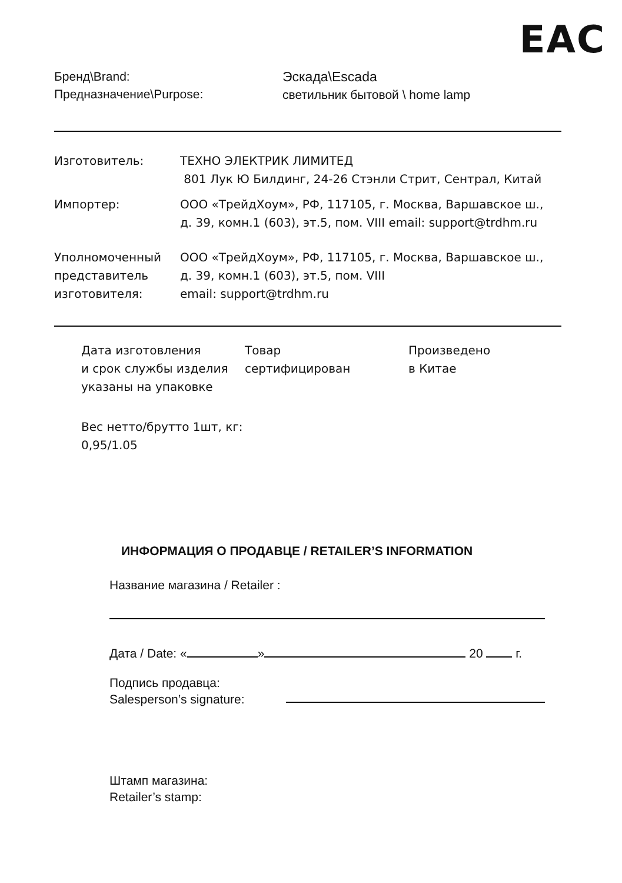EAC
Бренд\Brand:
Предназначение\Purpose:
Эскада\Escada
светильник бытовой \ home lamp
Изготовитель: ТЕХНО ЭЛЕКТРИК ЛИМИТЕД
801 Лук Ю Билдинг, 24-26 Стэнли Стрит, Сентрал, Китай
Импортер: ООО «ТрейдХоум», РФ, 117105, г. Москва, Варшавское ш.,
д. 39, комн.1 (603), эт.5, пом. VIII email: support@trdhm.ru
Уполномоченный
представитель
изготовителя:
ООО «ТрейдХоум», РФ, 117105, г. Москва, Варшавское ш.,
д. 39, комн.1 (603), эт.5, пом. VIII
email: support@trdhm.ru
Дата изготовления
и срок службы изделия
указаны на упаковке
Товар
сертифицирован
Произведено
в Китае
Вес нетто/брутто 1шт, кг:
0,95/1.05
ИНФОРМАЦИЯ О ПРОДАВЦЕ / RETAILER’S INFORMATION
Название магазина / Retailer :
Дата / Date: « » 20 г.
Подпись продавца:
Salesperson’s signature:
Штамп магазина:
Retailer’s stamp: